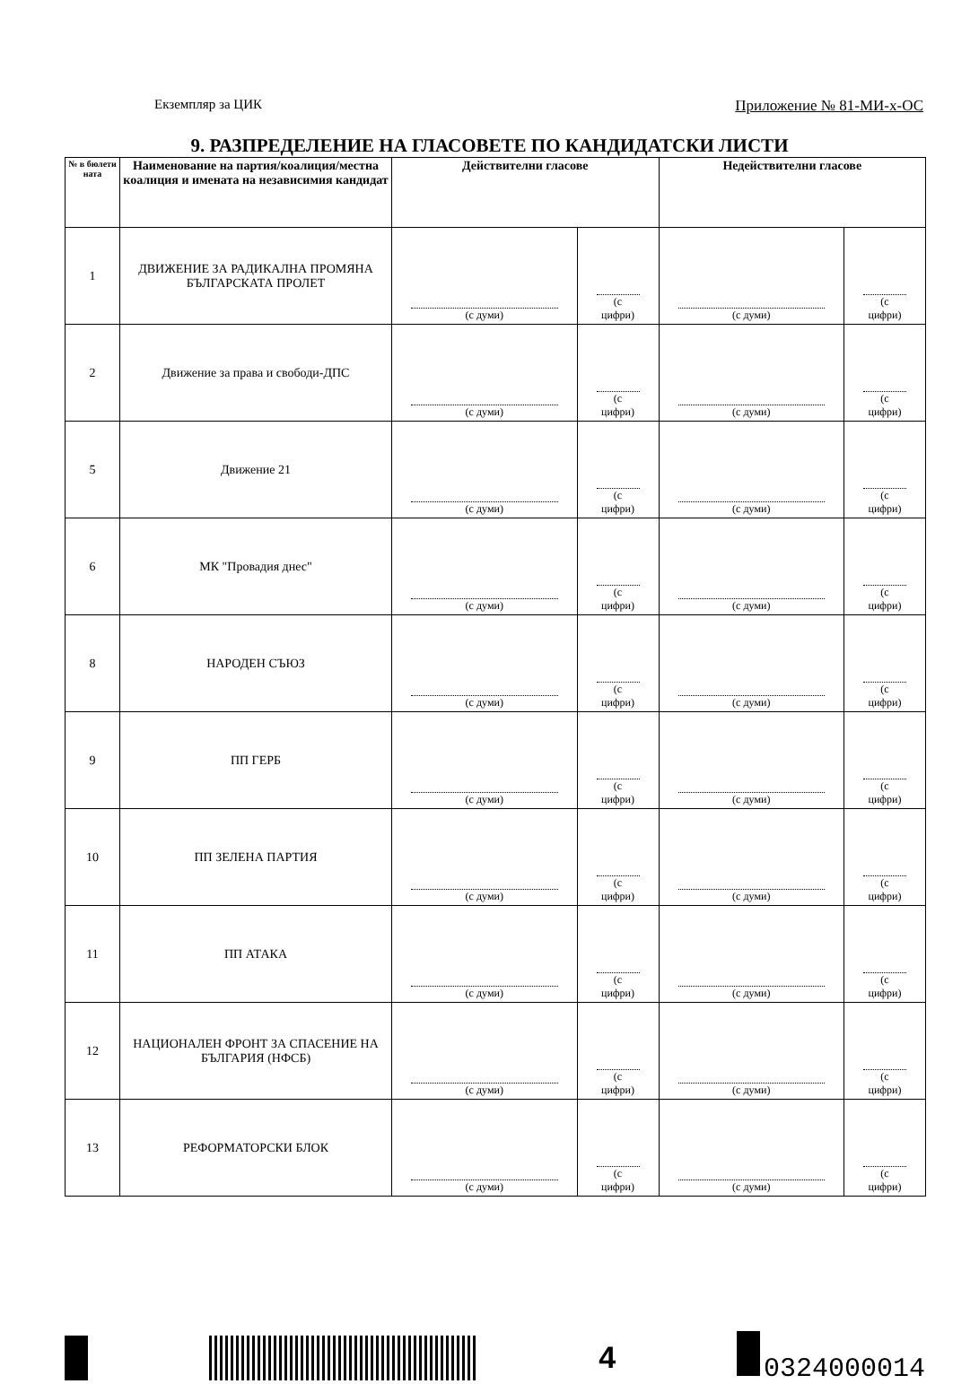Екземпляр за ЦИК Приложение № 81-МИ-х-ОС
9. РАЗПРЕДЕЛЕНИЕ НА ГЛАСОВЕТЕ ПО КАНДИДАТСКИ ЛИСТИ
| № в бюлети ната | Наименование на партия/коалиция/местна коалиция и имената на независимия кандидат | Действителни гласове | | Недействителни гласове | |
| --- | --- | --- | --- | --- | --- |
| 1 | ДВИЖЕНИЕ ЗА РАДИКАЛНА ПРОМЯНА БЪЛГАРСКАТА ПРОЛЕТ | (с думи) | (с цифри) | (с думи) | (с цифри) |
| 2 | Движение за права и свободи-ДПС | (с думи) | (с цифри) | (с думи) | (с цифри) |
| 5 | Движение 21 | (с думи) | (с цифри) | (с думи) | (с цифри) |
| 6 | МК "Провадия днес" | (с думи) | (с цифри) | (с думи) | (с цифри) |
| 8 | НАРОДЕН СЪЮЗ | (с думи) | (с цифри) | (с думи) | (с цифри) |
| 9 | ПП ГЕРБ | (с думи) | (с цифри) | (с думи) | (с цифри) |
| 10 | ПП ЗЕЛЕНА ПАРТИЯ | (с думи) | (с цифри) | (с думи) | (с цифри) |
| 11 | ПП АТАКА | (с думи) | (с цифри) | (с думи) | (с цифри) |
| 12 | НАЦИОНАЛЕН ФРОНТ ЗА СПАСЕНИЕ НА БЪЛГАРИЯ (НФСБ) | (с думи) | (с цифри) | (с думи) | (с цифри) |
| 13 | РЕФОРМАТОРСКИ БЛОК | (с думи) | (с цифри) | (с думи) | (с цифри) |
4 0324000014